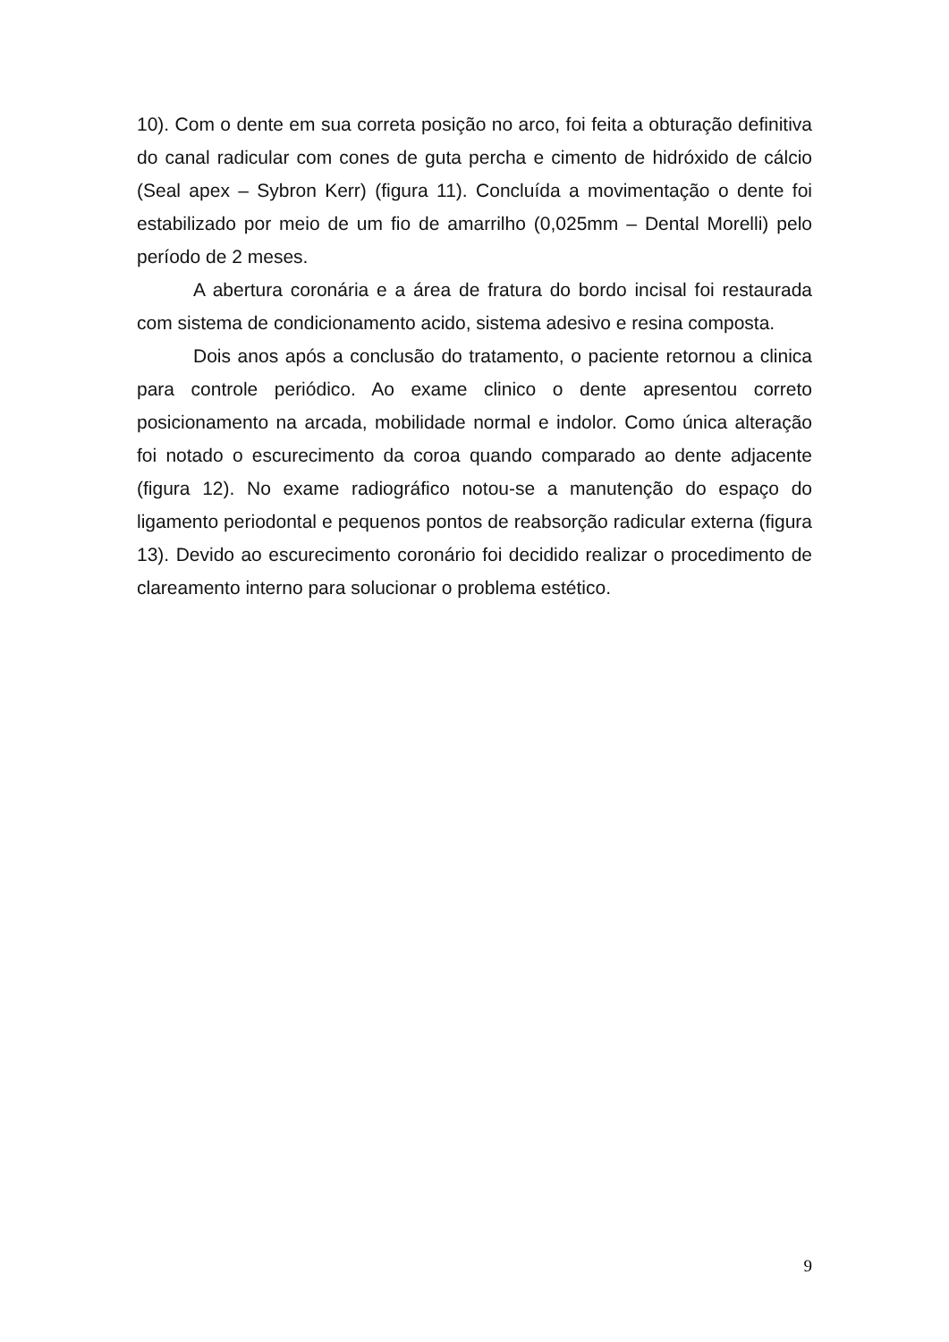10). Com o dente em sua correta posição no arco, foi feita a obturação definitiva do canal radicular com cones de guta percha e cimento de hidróxido de cálcio (Seal apex – Sybron Kerr) (figura 11). Concluída a movimentação o dente foi estabilizado por meio de um fio de amarrilho (0,025mm – Dental Morelli) pelo período de 2 meses.
A abertura coronária e a área de fratura do bordo incisal foi restaurada com sistema de condicionamento acido, sistema adesivo e resina composta.
Dois anos após a conclusão do tratamento, o paciente retornou a clinica para controle periódico. Ao exame clinico o dente apresentou correto posicionamento na arcada, mobilidade normal e indolor. Como única alteração foi notado o escurecimento da coroa quando comparado ao dente adjacente (figura 12). No exame radiográfico notou-se a manutenção do espaço do ligamento periodontal e pequenos pontos de reabsorção radicular externa (figura 13). Devido ao escurecimento coronário foi decidido realizar o procedimento de clareamento interno para solucionar o problema estético.
9